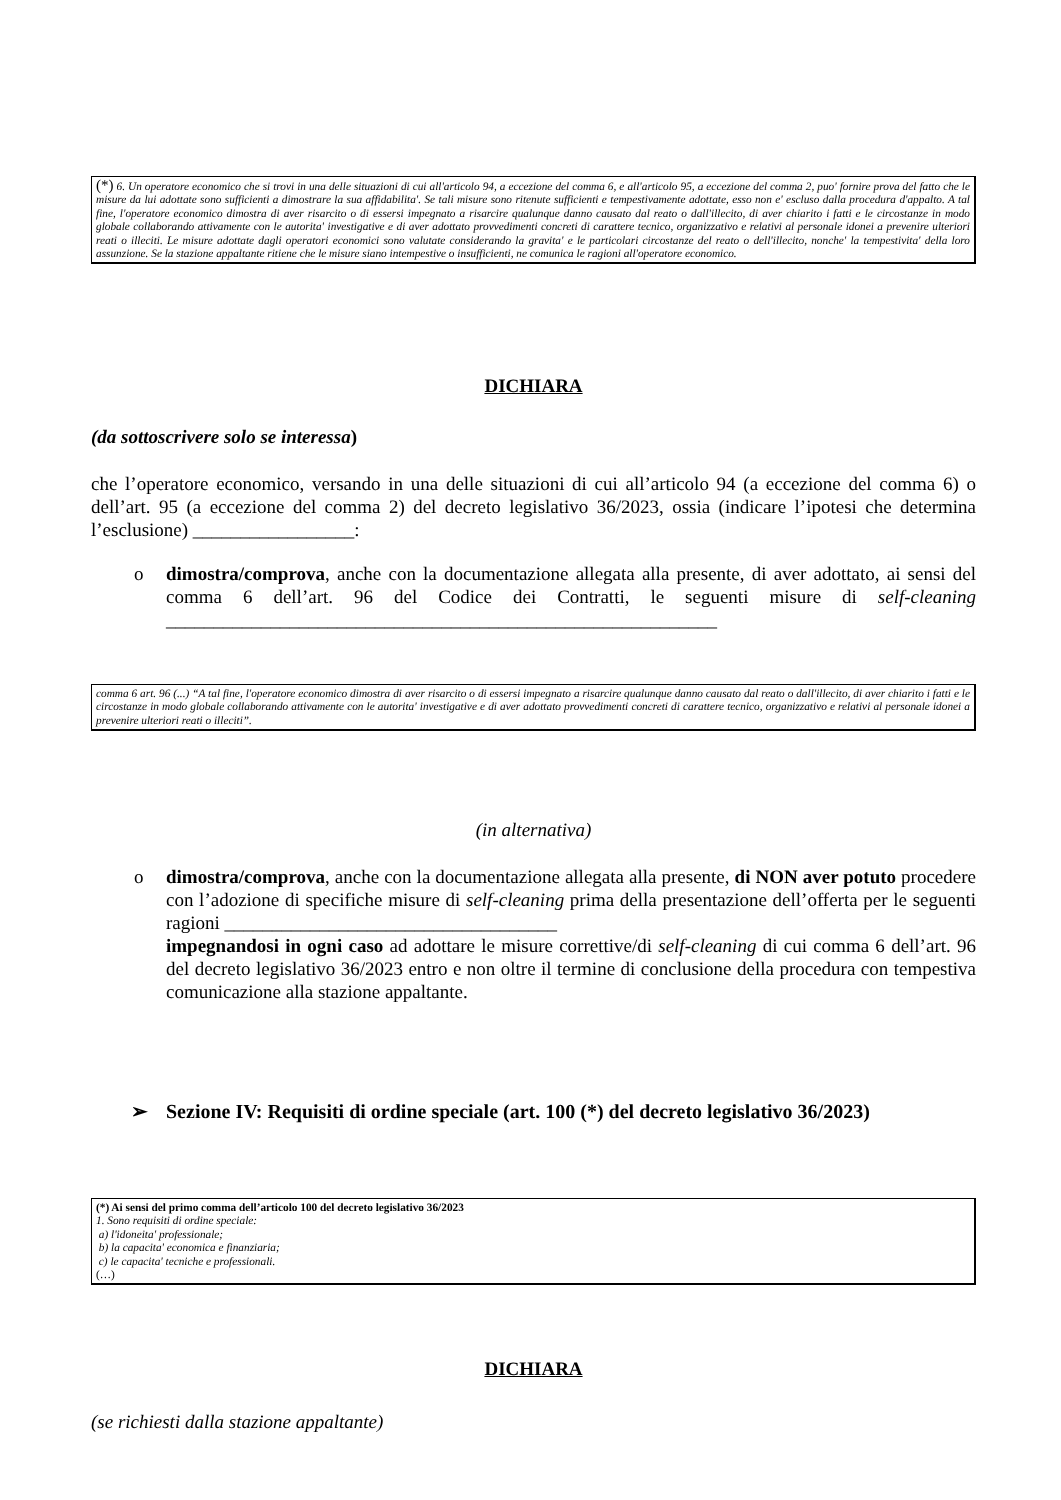(*) 6. Un operatore economico che si trovi in una delle situazioni di cui all'articolo 94, a eccezione del comma 6, e all'articolo 95, a eccezione del comma 2, puo' fornire prova del fatto che le misure da lui adottate sono sufficienti a dimostrare la sua affidabilita'. Se tali misure sono ritenute sufficienti e tempestivamente adottate, esso non e' escluso dalla procedura d'appalto. A tal fine, l'operatore economico dimostra di aver risarcito o di essersi impegnato a risarcire qualunque danno causato dal reato o dall'illecito, di aver chiarito i fatti e le circostanze in modo globale collaborando attivamente con le autorita' investigative e di aver adottato provvedimenti concreti di carattere tecnico, organizzativo e relativi al personale idonei a prevenire ulteriori reati o illeciti. Le misure adottate dagli operatori economici sono valutate considerando la gravita' e le particolari circostanze del reato o dell'illecito, nonche' la tempestivita' della loro assunzione. Se la stazione appaltante ritiene che le misure siano intempestive o insufficienti, ne comunica le ragioni all'operatore economico.
DICHIARA
(da sottoscrivere solo se interessa)
che l’operatore economico, versando in una delle situazioni di cui all’articolo 94 (a eccezione del comma 6) o dell’art. 95 (a eccezione del comma 2) del decreto legislativo 36/2023, ossia (indicare l’ipotesi che determina l’esclusione) _________________:
o dimostra/comprova, anche con la documentazione allegata alla presente, di aver adottato, ai sensi del comma 6 dell’art. 96 del Codice dei Contratti, le seguenti misure di self-cleaning __________________________________________________________
comma 6 art. 96 (...) “A tal fine, l'operatore economico dimostra di aver risarcito o di essersi impegnato a risarcire qualunque danno causato dal reato o dall'illecito, di aver chiarito i fatti e le circostanze in modo globale collaborando attivamente con le autorita' investigative e di aver adottato provvedimenti concreti di carattere tecnico, organizzativo e relativi al personale idonei a prevenire ulteriori reati o illeciti”.
(in alternativa)
o dimostra/comprova, anche con la documentazione allegata alla presente, di NON aver potuto procedere con l’adozione di specifiche misure di self-cleaning prima della presentazione dell’offerta per le seguenti ragioni ___________________________________
impegnandosi in ogni caso ad adottare le misure correttive/di self-cleaning di cui comma 6 dell’art. 96 del decreto legislativo 36/2023 entro e non oltre il termine di conclusione della procedura con tempestiva comunicazione alla stazione appaltante.
➢ Sezione IV: Requisiti di ordine speciale (art. 100 (*) del decreto legislativo 36/2023)
(*) Ai sensi del primo comma dell’articolo 100 del decreto legislativo 36/2023
1. Sono requisiti di ordine speciale:
a) l'idoneita' professionale;
b) la capacita' economica e finanziaria;
c) le capacita' tecniche e professionali.
(…)
DICHIARA
(se richiesti dalla stazione appaltante)